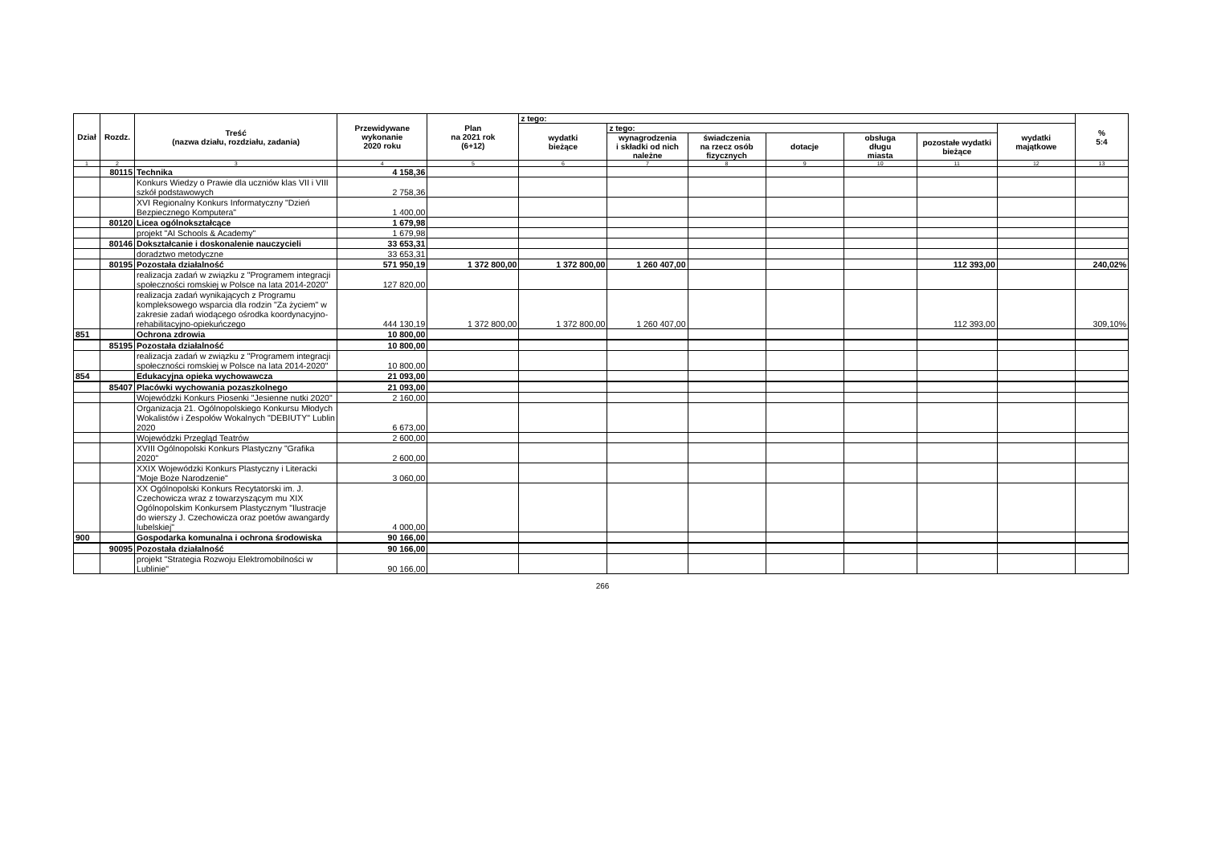| Dział | Rozdz. | Treść (nazwa działu, rozdziału, zadania) | Przewidywane wykonanie 2020 roku | Plan na 2021 rok (6+12) | z tego: | | | | | | | % 5:4 |
| --- | --- | --- | --- | --- | --- | --- | --- | --- | --- | --- | --- | --- |
| | | | | | wydatki bieżące | z tego: | | | | | wydatki majątkowe | |
| | | | | | | wynagrodzenia i składki od nich należne | świadczenia na rzecz osób fizycznych | dotacje | obsługa długu miasta | pozostałe wydatki bieżące | | |
| 1 | 2 | 3 | 4 | 5 | 6 | 7 | 8 | 9 | 10 | 11 | 12 | 13 |
| | 80115 | Technika | 4 158,36 | | | | | | | | | |
| | | Konkurs Wiedzy o Prawie dla uczniów klas VII i VIII szkół podstawowych | 2 758,36 | | | | | | | | | |
| | | XVI Regionalny Konkurs Informatyczny "Dzień Bezpiecznego Komputera" | 1 400,00 | | | | | | | | | |
| | 80120 | Licea ogólnokształcące | 1 679,98 | | | | | | | | | |
| | | projekt "AI Schools & Academy" | 1 679,98 | | | | | | | | | |
| | 80146 | Dokształcanie i doskonalenie nauczycieli | 33 653,31 | | | | | | | | | |
| | | doradztwo metodyczne | 33 653,31 | | | | | | | | | |
| | 80195 | Pozostała działalność | 571 950,19 | 1 372 800,00 | 1 372 800,00 | 1 260 407,00 | | | | 112 393,00 | | 240,02% |
| | | realizacja zadań w związku z "Programem integracji społeczności romskiej w Polsce na lata 2014-2020" | 127 820,00 | | | | | | | | | |
| | | realizacja zadań wynikających z Programu kompleksowego wsparcia dla rodzin "Za życiem" w zakresie zadań wiodącego ośrodka koordynacyjno-rehabilitacyjno-opiekuńczego | 444 130,19 | 1 372 800,00 | 1 372 800,00 | 1 260 407,00 | | | | 112 393,00 | | 309,10% |
| 851 | | Ochrona zdrowia | 10 800,00 | | | | | | | | | |
| | 85195 | Pozostała działalność | 10 800,00 | | | | | | | | | |
| | | realizacja zadań w związku z "Programem integracji społeczności romskiej w Polsce na lata 2014-2020" | 10 800,00 | | | | | | | | | |
| 854 | | Edukacyjna opieka wychowawcza | 21 093,00 | | | | | | | | | |
| | 85407 | Placówki wychowania pozaszkolnego | 21 093,00 | | | | | | | | | |
| | | Wojewódzki Konkurs Piosenki "Jesienne nutki 2020" | 2 160,00 | | | | | | | | | |
| | | Organizacja 21. Ogólnopolskiego Konkursu Młodych Wokalistów i Zespołów Wokalnych "DEBIUTY" Lublin 2020 | 6 673,00 | | | | | | | | | |
| | | Wojewódzki Przegląd Teatrów | 2 600,00 | | | | | | | | | |
| | | XVIII Ogólnopolski Konkurs Plastyczny "Grafika 2020" | 2 600,00 | | | | | | | | | |
| | | XXIX Wojewódzki Konkurs Plastyczny i Literacki "Moje Boże Narodzenie" | 3 060,00 | | | | | | | | | |
| | | XX Ogólnopolski Konkurs Recytatorski im. J. Czechowicza wraz z towarzyszącym mu XIX Ogólnopolskim Konkursem Plastycznym "Ilustracje do wierszy J. Czechowicza oraz poetów awangardy lubelskiej" | 4 000,00 | | | | | | | | | |
| 900 | | Gospodarka komunalna i ochrona środowiska | 90 166,00 | | | | | | | | | |
| | 90095 | Pozostała działalność | 90 166,00 | | | | | | | | | |
| | | projekt "Strategia Rozwoju Elektromobilności w Lublinie" | 90 166,00 | | | | | | | | | |
266